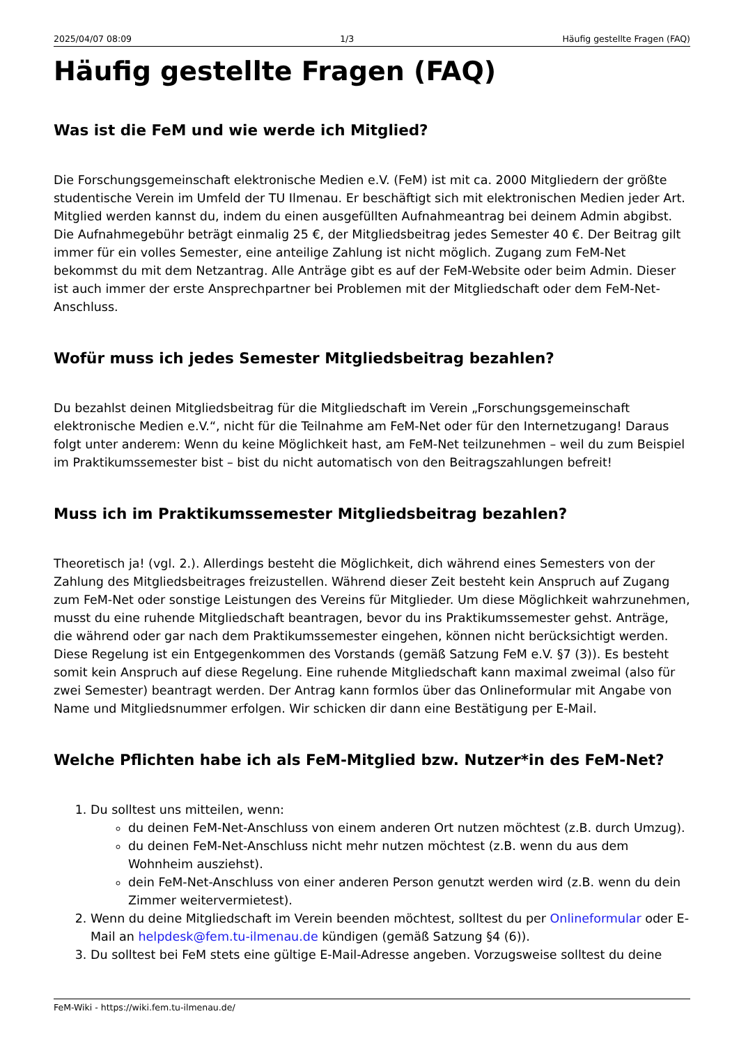2025/04/07 08:09 1/3 Häufig gestellte Fragen (FAQ)
Häufig gestellte Fragen (FAQ)
Was ist die FeM und wie werde ich Mitglied?
Die Forschungsgemeinschaft elektronische Medien e.V. (FeM) ist mit ca. 2000 Mitgliedern der größte studentische Verein im Umfeld der TU Ilmenau. Er beschäftigt sich mit elektronischen Medien jeder Art. Mitglied werden kannst du, indem du einen ausgefüllten Aufnahmeantrag bei deinem Admin abgibst. Die Aufnahmegebühr beträgt einmalig 25 €, der Mitgliedsbeitrag jedes Semester 40 €. Der Beitrag gilt immer für ein volles Semester, eine anteilige Zahlung ist nicht möglich. Zugang zum FeM-Net bekommst du mit dem Netzantrag. Alle Anträge gibt es auf der FeM-Website oder beim Admin. Dieser ist auch immer der erste Ansprechpartner bei Problemen mit der Mitgliedschaft oder dem FeM-Net-Anschluss.
Wofür muss ich jedes Semester Mitgliedsbeitrag bezahlen?
Du bezahlst deinen Mitgliedsbeitrag für die Mitgliedschaft im Verein „Forschungsgemeinschaft elektronische Medien e.V.“, nicht für die Teilnahme am FeM-Net oder für den Internetzugang! Daraus folgt unter anderem: Wenn du keine Möglichkeit hast, am FeM-Net teilzunehmen – weil du zum Beispiel im Praktikumssemester bist – bist du nicht automatisch von den Beitragszahlungen befreit!
Muss ich im Praktikumssemester Mitgliedsbeitrag bezahlen?
Theoretisch ja! (vgl. 2.). Allerdings besteht die Möglichkeit, dich während eines Semesters von der Zahlung des Mitgliedsbeitrages freizustellen. Während dieser Zeit besteht kein Anspruch auf Zugang zum FeM-Net oder sonstige Leistungen des Vereins für Mitglieder. Um diese Möglichkeit wahrzunehmen, musst du eine ruhende Mitgliedschaft beantragen, bevor du ins Praktikumssemester gehst. Anträge, die während oder gar nach dem Praktikumssemester eingehen, können nicht berücksichtigt werden. Diese Regelung ist ein Entgegenkommen des Vorstands (gemäß Satzung FeM e.V. §7 (3)). Es besteht somit kein Anspruch auf diese Regelung. Eine ruhende Mitgliedschaft kann maximal zweimal (also für zwei Semester) beantragt werden. Der Antrag kann formlos über das Onlineformular mit Angabe von Name und Mitgliedsnummer erfolgen. Wir schicken dir dann eine Bestätigung per E-Mail.
Welche Pflichten habe ich als FeM-Mitglied bzw. Nutzer*in des FeM-Net?
1. Du solltest uns mitteilen, wenn:
du deinen FeM-Net-Anschluss von einem anderen Ort nutzen möchtest (z.B. durch Umzug).
du deinen FeM-Net-Anschluss nicht mehr nutzen möchtest (z.B. wenn du aus dem Wohnheim ausziehst).
dein FeM-Net-Anschluss von einer anderen Person genutzt werden wird (z.B. wenn du dein Zimmer weitervermietest).
2. Wenn du deine Mitgliedschaft im Verein beenden möchtest, solltest du per Onlineformular oder E-Mail an helpdesk@fem.tu-ilmenau.de kündigen (gemäß Satzung §4 (6)).
3. Du solltest bei FeM stets eine gültige E-Mail-Adresse angeben. Vorzugsweise solltest du deine
FeM-Wiki - https://wiki.fem.tu-ilmenau.de/